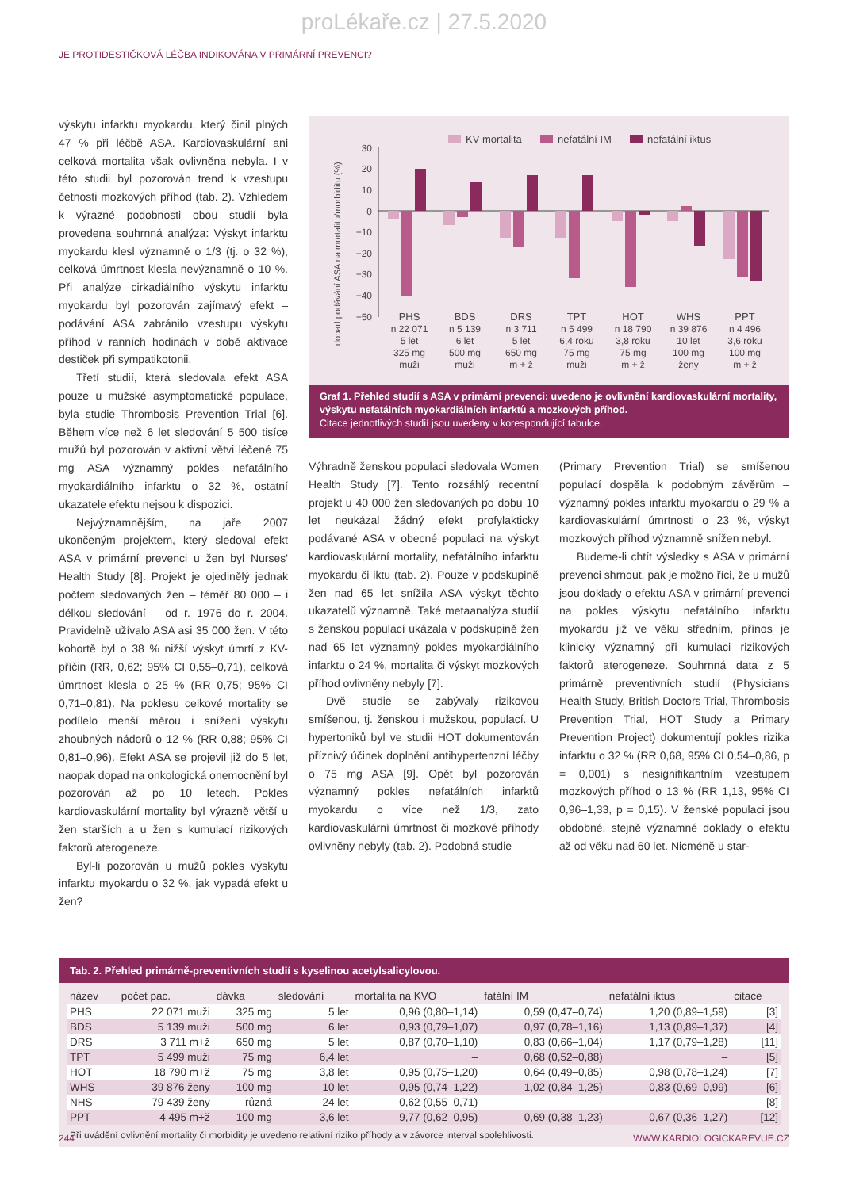proLékaře.cz | 27.5.2020
JE PROTIDESTIČKOVÁ LÉČBA INDIKOVÁNA V PRIMÁRNÍ PREVENCI?
výskytu infarktu myokardu, který činil plných 47 % při léčbě ASA. Kardiovaskulární ani celková mortalita však ovlivněna nebyla. I v této studii byl pozorován trend k vzestupu četnosti mozkových příhod (tab. 2). Vzhledem k výrazné podobnosti obou studií byla provedena souhrnná analýza: Výskyt infarktu myokardu klesl významně o 1/3 (tj. o 32 %), celková úmrtnost klesla nevýznamně o 10 %. Při analýze cirkadiálního výskytu infarktu myokardu byl pozorován zajímavý efekt – podávání ASA zabránilo vzestupu výskytu příhod v ranních hodinách v době aktivace destiček při sympatikotonii.
Třetí studií, která sledovala efekt ASA pouze u mužské asymptomatické populace, byla studie Thrombosis Prevention Trial [6]. Během více než 6 let sledování 5 500 tisíce mužů byl pozorován v aktivní větvi léčené 75 mg ASA významný pokles nefatálního myokardiálního infarktu o 32 %, ostatní ukazatele efektu nejsou k dispozici.
Nejvýznamnějším, na jaře 2007 ukončeným projektem, který sledoval efekt ASA v primární prevenci u žen byl Nurses' Health Study [8]. Projekt je ojedinělý jednak počtem sledovaných žen – téměř 80 000 – i délkou sledování – od r. 1976 do r. 2004. Pravidelně užívalo ASA asi 35 000 žen. V této kohortě byl o 38 % nižší výskyt úmrtí z KV-příčin (RR, 0,62; 95% CI 0,55–0,71), celková úmrtnost klesla o 25 % (RR 0,75; 95% CI 0,71–0,81). Na poklesu celkové mortality se podílelo menší měrou i snížení výskytu zhoubných nádorů o 12 % (RR 0,88; 95% CI 0,81–0,96). Efekt ASA se projevil již do 5 let, naopak dopad na onkologická onemocnění byl pozorován až po 10 letech. Pokles kardiovaskulární mortality byl výrazně větší u žen starších a u žen s kumulací rizikových faktorů aterogeneze.
Byl-li pozorován u mužů pokles výskytu infarktu myokardu o 32 %, jak vypadá efekt u žen?
dopad podávání ASA na mortalitu/morbiditu (%)
KV mortalita
nefatální IM
nefatální iktus
30
20
10
0
−10
−20
−30
−40
−50
PHS
BDS
DRS
TPT
HOT
WHS
PPT
n 22 071
5 let
325 mg
muži
n 5 139
6 let
500 mg
muži
n 3 711
5 let
650 mg
m + ž
n 5 499
6,4 roku
75 mg
muži
n 18 790
3,8 roku
75 mg
m + ž
n 39 876
10 let
100 mg
ženy
n 4 496
3,6 roku
100 mg
m + ž
Graf 1. Přehled studií s ASA v primární prevenci: uvedeno je ovlivnění kardiovaskulární mortality, výskytu nefatálních myokardiálních infarktů a mozkových příhod.
Citace jednotlivých studií jsou uvedeny v korespondující tabulce.
Výhradně ženskou populaci sledovala Women Health Study [7]. Tento rozsáhlý recentní projekt u 40 000 žen sledovaných po dobu 10 let neukázal žádný efekt profylakticky podávané ASA v obecné populaci na výskyt kardiovaskulární mortality, nefatálního infarktu myokardu či iktu (tab. 2). Pouze v podskupině žen nad 65 let snížila ASA výskyt těchto ukazatelů významně. Také metaanalýza studií s ženskou populací ukázala v podskupině žen nad 65 let významný pokles myokardiálního infarktu o 24 %, mortalita či výskyt mozkových příhod ovlivněny nebyly [7].
Dvě studie se zabývaly rizikovou smíšenou, tj. ženskou i mužskou, populací. U hypertoniků byl ve studii HOT dokumentován příznivý účinek doplnění antihypertenzní léčby o 75 mg ASA [9]. Opět byl pozorován významný pokles nefatálních infarktů myokardu o více než 1/3, zato kardiovaskulární úmrtnost či mozkové příhody ovlivněny nebyly (tab. 2). Podobná studie
(Primary Prevention Trial) se smíšenou populací dospěla k podobným závěrům – významný pokles infarktu myokardu o 29 % a kardiovaskulární úmrtnosti o 23 %, výskyt mozkových příhod významně snížen nebyl.
Budeme-li chtít výsledky s ASA v primární prevenci shrnout, pak je možno říci, že u mužů jsou doklady o efektu ASA v primární prevenci na pokles výskytu nefatálního infarktu myokardu již ve věku středním, přínos je klinicky významný při kumulaci rizikových faktorů aterogeneze. Souhrnná data z 5 primárně preventivních studií (Physicians Health Study, British Doctors Trial, Thrombosis Prevention Trial, HOT Study a Primary Prevention Project) dokumentují pokles rizika infarktu o 32 % (RR 0,68, 95% CI 0,54–0,86, p = 0,001) s nesignifikantním vzestupem mozkových příhod o 13 % (RR 1,13, 95% CI 0,96–1,33, p = 0,15). V ženské populaci jsou obdobné, stejně významné doklady o efektu až od věku nad 60 let. Nicméně u star-
Tab. 2. Přehled primárně-preventivních studií s kyselinou acetylsalicylovou.
| název | počet pac. | dávka | sledování | mortalita na KVO | fatální IM | nefatální iktus | citace |
| --- | --- | --- | --- | --- | --- | --- | --- |
| PHS | 22 071 muži | 325 mg | 5 let | 0,96 (0,80–1,14) | 0,59 (0,47–0,74) | 1,20 (0,89–1,59) | [3] |
| BDS | 5 139 muži | 500 mg | 6 let | 0,93 (0,79–1,07) | 0,97 (0,78–1,16) | 1,13 (0,89–1,37) | [4] |
| DRS | 3 711 m+ž | 650 mg | 5 let | 0,87 (0,70–1,10) | 0,83 (0,66–1,04) | 1,17 (0,79–1,28) | [11] |
| TPT | 5 499 muži | 75 mg | 6,4 let | – | 0,68 (0,52–0,88) | – | [5] |
| HOT | 18 790 m+ž | 75 mg | 3,8 let | 0,95 (0,75–1,20) | 0,64 (0,49–0,85) | 0,98 (0,78–1,24) | [7] |
| WHS | 39 876 ženy | 100 mg | 10 let | 0,95 (0,74–1,22) | 1,02 (0,84–1,25) | 0,83 (0,69–0,99) | [6] |
| NHS | 79 439 ženy | různá | 24 let | 0,62 (0,55–0,71) | – | – | [8] |
| PPT | 4 495 m+ž | 100 mg | 3,6 let | 9,77 (0,62–0,95) | 0,69 (0,38–1,23) | 0,67 (0,36–1,27) | [12] |
Při uvádění ovlivnění mortality či morbidity je uvedeno relativní riziko příhody a v závorce interval spolehlivosti.
244 WWW.KARDIOLOGICKAREVUE.CZ